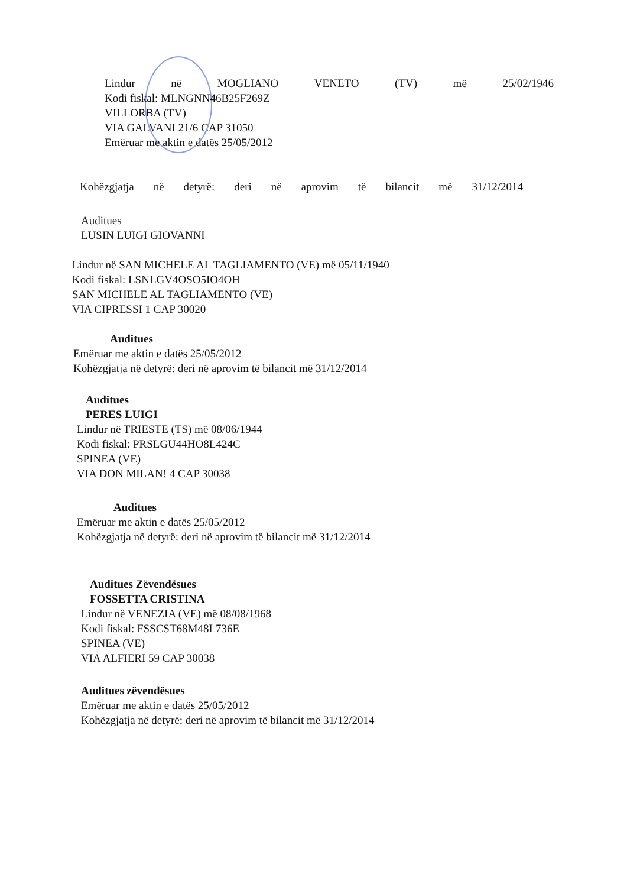Lindur në MOGLIANO VENETO (TV) më 25/02/1946
Kodi fiskal: MLNGNN46B25F269Z
VILLORBA (TV)
VIA GALVANI 21/6 CAP 31050
Emëruar me aktin e datës 25/05/2012
Kohëzgjatja në detyrë: deri në aprovim të bilancit më 31/12/2014
Auditues
LUSIN LUIGI GIOVANNI
Lindur në SAN MICHELE AL TAGLIAMENTO (VE) më 05/11/1940
Kodi fiskal: LSNLGV4OSO5IO4OH
SAN MICHELE AL TAGLIAMENTO (VE)
VIA CIPRESSI 1 CAP 30020
Auditues
Emëruar me aktin e datës 25/05/2012
Kohëzgjatja në detyrë: deri në aprovim të bilancit më 31/12/2014
Auditues
PERES LUIGI
Lindur në TRIESTE (TS) më 08/06/1944
Kodi fiskal: PRSLGU44HO8L424C
SPINEA (VE)
VIA DON MILAN! 4 CAP 30038
Auditues
Emëruar me aktin e datës 25/05/2012
Kohëzgjatja në detyrë: deri në aprovim të bilancit më 31/12/2014
Auditues Zëvendësues
FOSSETTA CRISTINA
Lindur në VENEZIA (VE) më 08/08/1968
Kodi fiskal: FSSCST68M48L736E
SPINEA (VE)
VIA ALFIERI 59 CAP 30038
Auditues zëvendësues
Emëruar me aktin e datës 25/05/2012
Kohëzgjatja në detyrë: deri në aprovim të bilancit më 31/12/2014